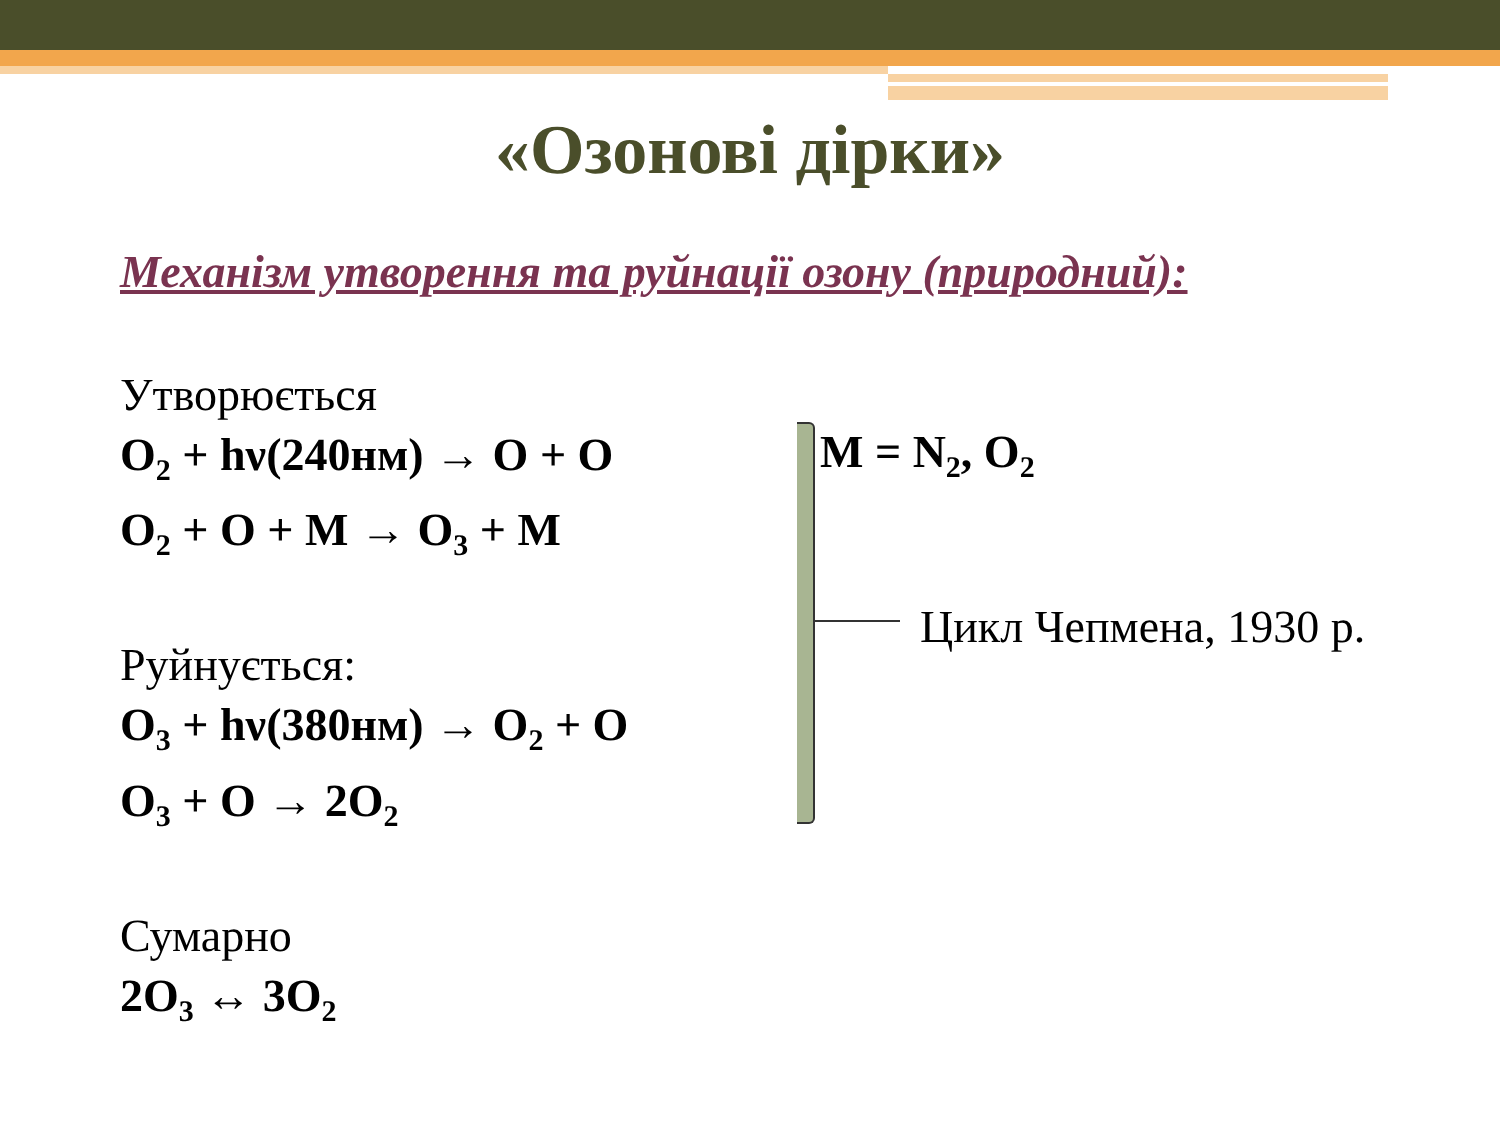«Озонові дірки»
Механізм утворення та руйнації озону (природний):
Утворюється
O<sub>2</sub> + hν(240нм) → O + O
O<sub>2</sub> + O + M → O<sub>3</sub> + M
Руйнується:
O<sub>3</sub> + hν(380нм) → O<sub>2</sub> + O
O<sub>3</sub> + O → 2O<sub>2</sub>
Сумарно
2O<sub>3</sub> ↔ 3O<sub>2</sub>
M = N<sub>2</sub>, O<sub>2</sub>
Цикл Чепмена, 1930 р.